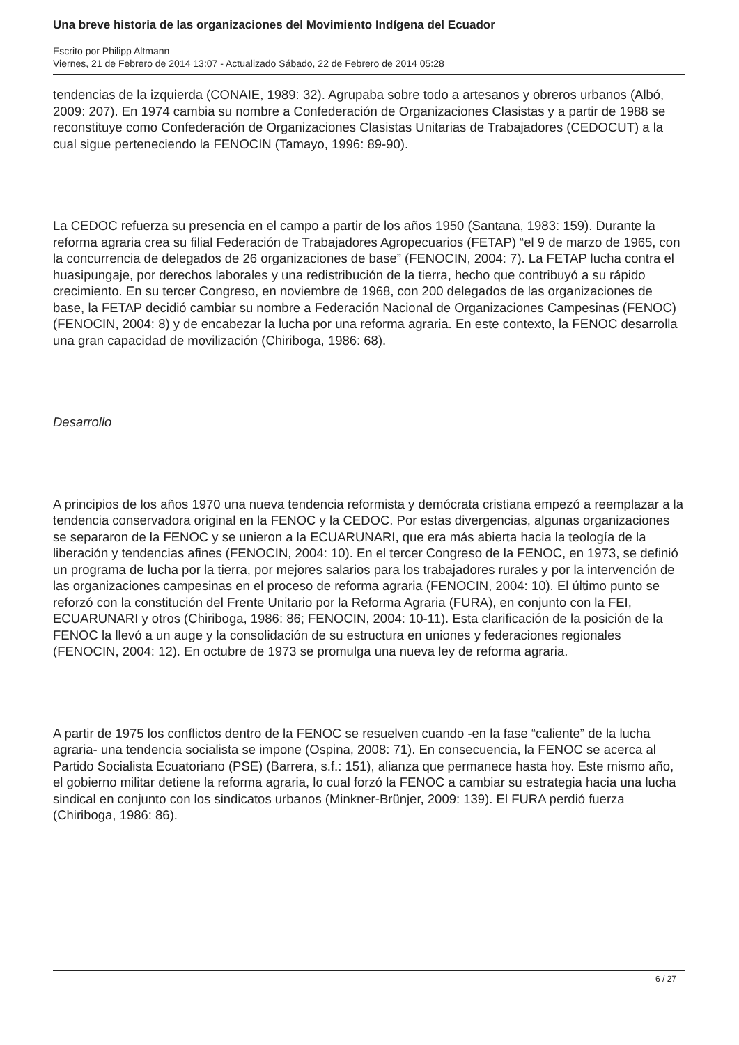Una breve historia de las organizaciones del Movimiento Indígena del Ecuador
Escrito por Philipp Altmann
Viernes, 21 de Febrero de 2014 13:07 - Actualizado Sábado, 22 de Febrero de 2014 05:28
tendencias de la izquierda (CONAIE, 1989: 32). Agrupaba sobre todo a artesanos y obreros urbanos (Albó, 2009: 207). En 1974 cambia su nombre a Confederación de Organizaciones Clasistas y a partir de 1988 se reconstituye como Confederación de Organizaciones Clasistas Unitarias de Trabajadores (CEDOCUT) a la cual sigue perteneciendo la FENOCIN (Tamayo, 1996: 89-90).
La CEDOC refuerza su presencia en el campo a partir de los años 1950 (Santana, 1983: 159). Durante la reforma agraria crea su filial Federación de Trabajadores Agropecuarios (FETAP) “el 9 de marzo de 1965, con la concurrencia de delegados de 26 organizaciones de base” (FENOCIN, 2004: 7). La FETAP lucha contra el huasipungaje, por derechos laborales y una redistribución de la tierra, hecho que contribuyó a su rápido crecimiento. En su tercer Congreso, en noviembre de 1968, con 200 delegados de las organizaciones de base, la FETAP decidió cambiar su nombre a Federación Nacional de Organizaciones Campesinas (FENOC) (FENOCIN, 2004: 8) y de encabezar la lucha por una reforma agraria. En este contexto, la FENOC desarrolla una gran capacidad de movilización (Chiriboga, 1986: 68).
Desarrollo
A principios de los años 1970 una nueva tendencia reformista y demócrata cristiana empezó a reemplazar a la tendencia conservadora original en la FENOC y la CEDOC. Por estas divergencias, algunas organizaciones se separaron de la FENOC y se unieron a la ECUARUNARI, que era más abierta hacia la teología de la liberación y tendencias afines (FENOCIN, 2004: 10). En el tercer Congreso de la FENOC, en 1973, se definió un programa de lucha por la tierra, por mejores salarios para los trabajadores rurales y por la intervención de las organizaciones campesinas en el proceso de reforma agraria (FENOCIN, 2004: 10). El último punto se reforzó con la constitución del Frente Unitario por la Reforma Agraria (FURA), en conjunto con la FEI, ECUARUNARI y otros (Chiriboga, 1986: 86; FENOCIN, 2004: 10-11). Esta clarificación de la posición de la FENOC la llevó a un auge y la consolidación de su estructura en uniones y federaciones regionales (FENOCIN, 2004: 12). En octubre de 1973 se promulga una nueva ley de reforma agraria.
A partir de 1975 los conflictos dentro de la FENOC se resuelven cuando -en la fase “caliente” de la lucha agraria- una tendencia socialista se impone (Ospina, 2008: 71). En consecuencia, la FENOC se acerca al Partido Socialista Ecuatoriano (PSE) (Barrera, s.f.: 151), alianza que permanece hasta hoy. Este mismo año, el gobierno militar detiene la reforma agraria, lo cual forzó la FENOC a cambiar su estrategia hacia una lucha sindical en conjunto con los sindicatos urbanos (Minkner-Brünjer, 2009: 139). El FURA perdió fuerza (Chiriboga, 1986: 86).
6 / 27